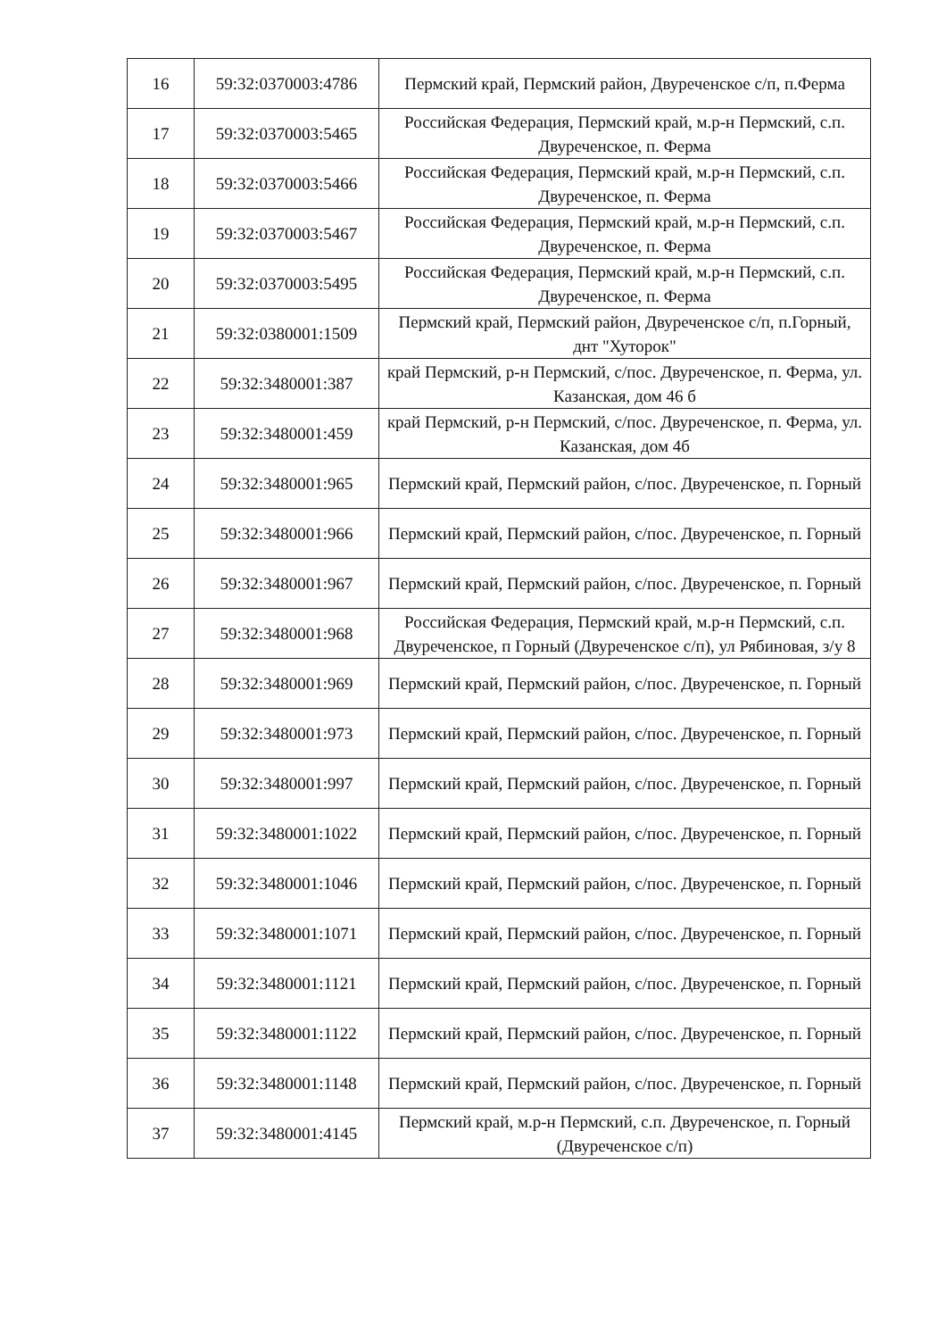| 16 | 59:32:0370003:4786 | Пермский край, Пермский район, Двуреченское с/п, п.Ферма |
| 17 | 59:32:0370003:5465 | Российская Федерация, Пермский край, м.р-н Пермский, с.п. Двуреченское, п. Ферма |
| 18 | 59:32:0370003:5466 | Российская Федерация, Пермский край, м.р-н Пермский, с.п. Двуреченское, п. Ферма |
| 19 | 59:32:0370003:5467 | Российская Федерация, Пермский край, м.р-н Пермский, с.п. Двуреченское, п. Ферма |
| 20 | 59:32:0370003:5495 | Российская Федерация, Пермский край, м.р-н Пермский, с.п. Двуреченское, п. Ферма |
| 21 | 59:32:0380001:1509 | Пермский край, Пермский район, Двуреченское с/п, п.Горный, днт "Хуторок" |
| 22 | 59:32:3480001:387 | край Пермский, р-н Пермский, с/пос. Двуреченское, п. Ферма, ул. Казанская, дом 46 б |
| 23 | 59:32:3480001:459 | край Пермский, р-н Пермский, с/пос. Двуреченское, п. Ферма, ул. Казанская, дом 4б |
| 24 | 59:32:3480001:965 | Пермский край, Пермский район, с/пос. Двуреченское, п. Горный |
| 25 | 59:32:3480001:966 | Пермский край, Пермский район, с/пос. Двуреченское, п. Горный |
| 26 | 59:32:3480001:967 | Пермский край, Пермский район, с/пос. Двуреченское, п. Горный |
| 27 | 59:32:3480001:968 | Российская Федерация, Пермский край, м.р-н Пермский, с.п. Двуреченское, п Горный (Двуреченское с/п), ул Рябиновая, з/у 8 |
| 28 | 59:32:3480001:969 | Пермский край, Пермский район, с/пос. Двуреченское, п. Горный |
| 29 | 59:32:3480001:973 | Пермский край, Пермский район, с/пос. Двуреченское, п. Горный |
| 30 | 59:32:3480001:997 | Пермский край, Пермский район, с/пос. Двуреченское, п. Горный |
| 31 | 59:32:3480001:1022 | Пермский край, Пермский район, с/пос. Двуреченское, п. Горный |
| 32 | 59:32:3480001:1046 | Пермский край, Пермский район, с/пос. Двуреченское, п. Горный |
| 33 | 59:32:3480001:1071 | Пермский край, Пермский район, с/пос. Двуреченское, п. Горный |
| 34 | 59:32:3480001:1121 | Пермский край, Пермский район, с/пос. Двуреченское, п. Горный |
| 35 | 59:32:3480001:1122 | Пермский край, Пермский район, с/пос. Двуреченское, п. Горный |
| 36 | 59:32:3480001:1148 | Пермский край, Пермский район, с/пос. Двуреченское, п. Горный |
| 37 | 59:32:3480001:4145 | Пермский край, м.р-н Пермский, с.п. Двуреченское, п. Горный (Двуреченское с/п) |